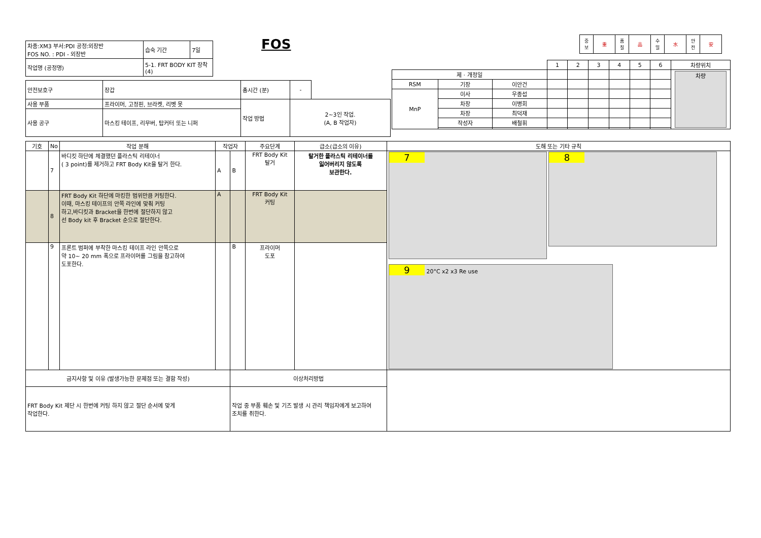FOS
| 중 보 | 重 | 품 질 | 品 | 수 밀 | 水 | 안 전 | 安 |
| 차종:XM3 부서:PDI 공정:외장반 FOS NO. : PDI - 외장반 | 습숙 기간 | 7일 |
| 작업명 (공정명) | 5-1. FRT BODY KIT 장착 (4) | |
| 안전보호구 | 장갑 | 총시간 (분) | - | |
| 사용 부품 | 프라이머, 고정핀, 브라켓, 리벳 못 | 작업 방법 | 2~3인 작업. (A, B 작업자) | |
| 사용 공구 | 마스킹 테이프, 리무버, 탑커터 또는 니퍼 | | | |
| | | | 1 | 2 | 3 | 4 | 5 | 6 | 차량위치 |
| 제 · 개정일 | | | | | | | | | 차량 |
| RSM | 기장 | 이안건 | | | | | | | |
| MnP | 이사 | 우종섭 | | | | | | | |
| | 차장 | 이병회 | | | | | | | |
| | 차장 | 최덕재 | | | | | | | |
| | 작성자 | 배철휘 | | | | | | | |
| 기호 | No | 작업 분해 | 작업자 | | 주요단계 | 급소(급소의 이유) | 도해 또는 기타 규칙 |
| --- | --- | --- | --- | --- | --- | --- | --- |
| | 7 | 바디킷 하단에 체결했던 플라스틱 리테이너 ( 3 point)를 제거하고 FRT Body Kit을 탈거 한다. | A | B | FRT Body Kit 탈거 | 탈거한 플라스틱 리테이너를 잃어버리지 않도록 보관한다. | 7 8 9 20°C x2 x3 Re use |
| | 8 | FRT Body Kit 하단에 마킹한 범위만큼 커팅한다. 이때, 마스킹 테이프의 안쪽 라인에 맞춰 커팅 하고,바디킷과 Bracket을 한번에 절단하지 않고 선 Body kit 후 Bracket 순으로 절단한다. | A | | FRT Body Kit 커팅 | | |
| | 9 | 프론트 범퍼에 부착한 마스킹 테이프 라인 안쪽으로 약 10~ 20 mm 폭으로 프라이머를 그림을 참고하여 도포한다. | | B | 프라이머 도포 | | |
| 금지사항 및 이유 (발생가능한 문제점 또는 결함 작성) | | | | 이상처리방법 | | | |
| FRT Body Kit 제단 시 한번에 커팅 하지 않고 절단 순서에 맞게 작업한다. | | | | 작업 중 부품 훼손 및 기즈 발생 시 관리 책임자에게 보고하여 조치를 취한다. | | | |